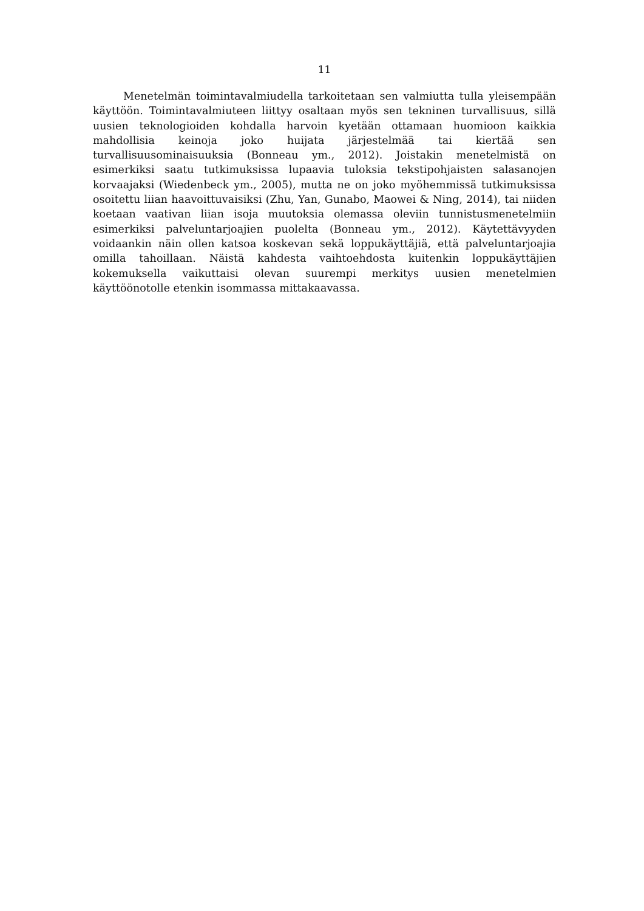11
Menetelmän toimintavalmiudella tarkoitetaan sen valmiutta tulla yleisempään käyttöön. Toimintavalmiuteen liittyy osaltaan myös sen tekninen turvallisuus, sillä uusien teknologioiden kohdalla harvoin kyetään ottamaan huomioon kaikkia mahdollisia keinoja joko huijata järjestelmää tai kiertää sen turvallisuusominaisuuksia (Bonneau ym., 2012). Joistakin menetelmistä on esimerkiksi saatu tutkimuksissa lupaavia tuloksia tekstipohjaisten salasanojen korvaajaksi (Wiedenbeck ym., 2005), mutta ne on joko myöhemmissä tutkimuksissa osoitettu liian haavoittuvaisiksi (Zhu, Yan, Gunabo, Maowei & Ning, 2014), tai niiden koetaan vaativan liian isoja muutoksia olemassa oleviin tunnistusmenetelmiin esimerkiksi palveluntarjoajien puolelta (Bonneau ym., 2012). Käytettävyyden voidaankin näin ollen katsoa koskevan sekä loppukäyttäjiä, että palveluntarjoajia omilla tahoillaan. Näistä kahdesta vaihtoehdosta kuitenkin loppukäyttäjien kokemuksella vaikuttaisi olevan suurempi merkitys uusien menetelmien käyttöönotolle etenkin isommassa mittakaavassa.